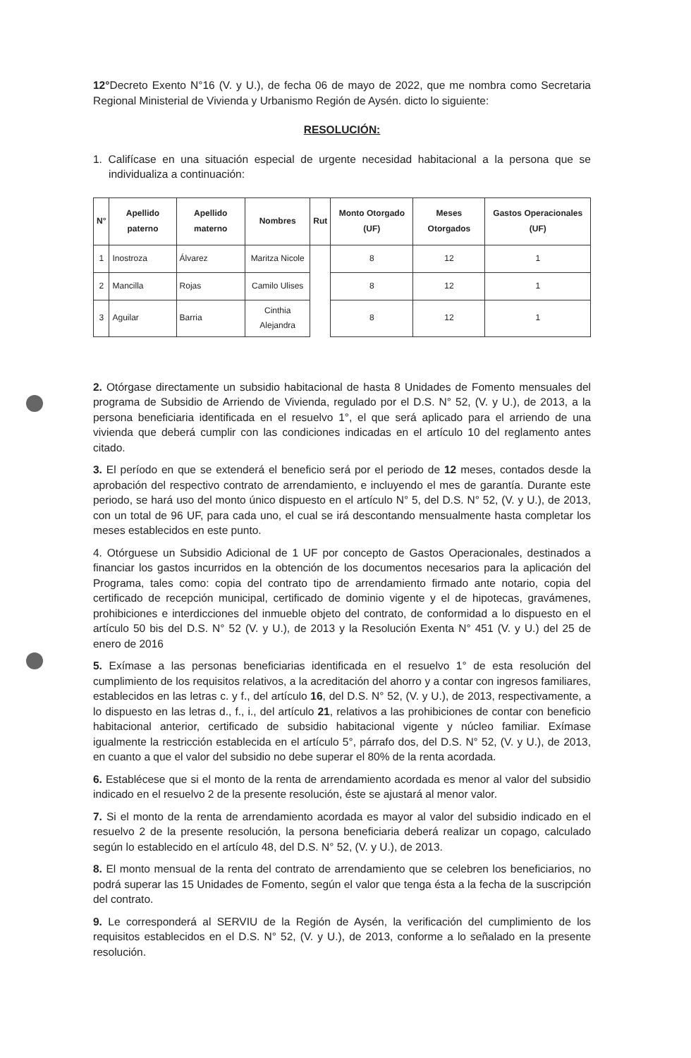12°Decreto Exento N°16 (V. y U.), de fecha 06 de mayo de 2022, que me nombra como Secretaria Regional Ministerial de Vivienda y Urbanismo Región de Aysén. dicto lo siguiente:
RESOLUCIÓN:
1. Califícase en una situación especial de urgente necesidad habitacional a la persona que se individualiza a continuación:
| N° | Apellido paterno | Apellido materno | Nombres | Rut | Monto Otorgado (UF) | Meses Otorgados | Gastos Operacionales (UF) |
| --- | --- | --- | --- | --- | --- | --- | --- |
| 1 | Inostroza | Álvarez | Maritza Nicole | | 8 | 12 | 1 |
| 2 | Mancilla | Rojas | Camilo Ulises | | 8 | 12 | 1 |
| 3 | Aguilar | Barria | Cinthia Alejandra | | 8 | 12 | 1 |
2. Otórgase directamente un subsidio habitacional de hasta 8 Unidades de Fomento mensuales del programa de Subsidio de Arriendo de Vivienda, regulado por el D.S. N° 52, (V. y U.), de 2013, a la persona beneficiaria identificada en el resuelvo 1°, el que será aplicado para el arriendo de una vivienda que deberá cumplir con las condiciones indicadas en el artículo 10 del reglamento antes citado.
3. El período en que se extenderá el beneficio será por el periodo de 12 meses, contados desde la aprobación del respectivo contrato de arrendamiento, e incluyendo el mes de garantía. Durante este periodo, se hará uso del monto único dispuesto en el artículo N° 5, del D.S. N° 52, (V. y U.), de 2013, con un total de 96 UF, para cada uno, el cual se irá descontando mensualmente hasta completar los meses establecidos en este punto.
4. Otórguese un Subsidio Adicional de 1 UF por concepto de Gastos Operacionales, destinados a financiar los gastos incurridos en la obtención de los documentos necesarios para la aplicación del Programa, tales como: copia del contrato tipo de arrendamiento firmado ante notario, copia del certificado de recepción municipal, certificado de dominio vigente y el de hipotecas, gravámenes, prohibiciones e interdicciones del inmueble objeto del contrato, de conformidad a lo dispuesto en el artículo 50 bis del D.S. N° 52 (V. y U.), de 2013 y la Resolución Exenta N° 451 (V. y U.) del 25 de enero de 2016
5. Exímase a las personas beneficiarias identificada en el resuelvo 1° de esta resolución del cumplimiento de los requisitos relativos, a la acreditación del ahorro y a contar con ingresos familiares, establecidos en las letras c. y f., del artículo 16, del D.S. N° 52, (V. y U.), de 2013, respectivamente, a lo dispuesto en las letras d., f., i., del artículo 21, relativos a las prohibiciones de contar con beneficio habitacional anterior, certificado de subsidio habitacional vigente y núcleo familiar. Exímase igualmente la restricción establecida en el artículo 5°, párrafo dos, del D.S. N° 52, (V. y U.), de 2013, en cuanto a que el valor del subsidio no debe superar el 80% de la renta acordada.
6. Establécese que si el monto de la renta de arrendamiento acordada es menor al valor del subsidio indicado en el resuelvo 2 de la presente resolución, éste se ajustará al menor valor.
7. Si el monto de la renta de arrendamiento acordada es mayor al valor del subsidio indicado en el resuelvo 2 de la presente resolución, la persona beneficiaria deberá realizar un copago, calculado según lo establecido en el artículo 48, del D.S. N° 52, (V. y U.), de 2013.
8. El monto mensual de la renta del contrato de arrendamiento que se celebren los beneficiarios, no podrá superar las 15 Unidades de Fomento, según el valor que tenga ésta a la fecha de la suscripción del contrato.
9. Le corresponderá al SERVIU de la Región de Aysén, la verificación del cumplimiento de los requisitos establecidos en el D.S. N° 52, (V. y U.), de 2013, conforme a lo señalado en la presente resolución.